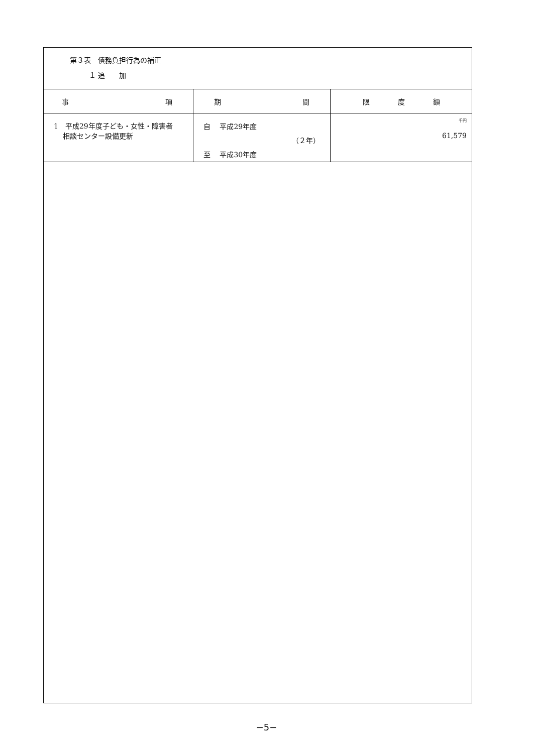第３表　債務負担行為の補正
１ 追　　加
| 事 項 | 期 間 | 限 度 額 |
| --- | --- | --- |
| 1 平成29年度子ども・女性・障害者 相談センター設備更新 | 自 平成29年度 （２年） 至 平成30年度 | 千円 61,579 |
−5−